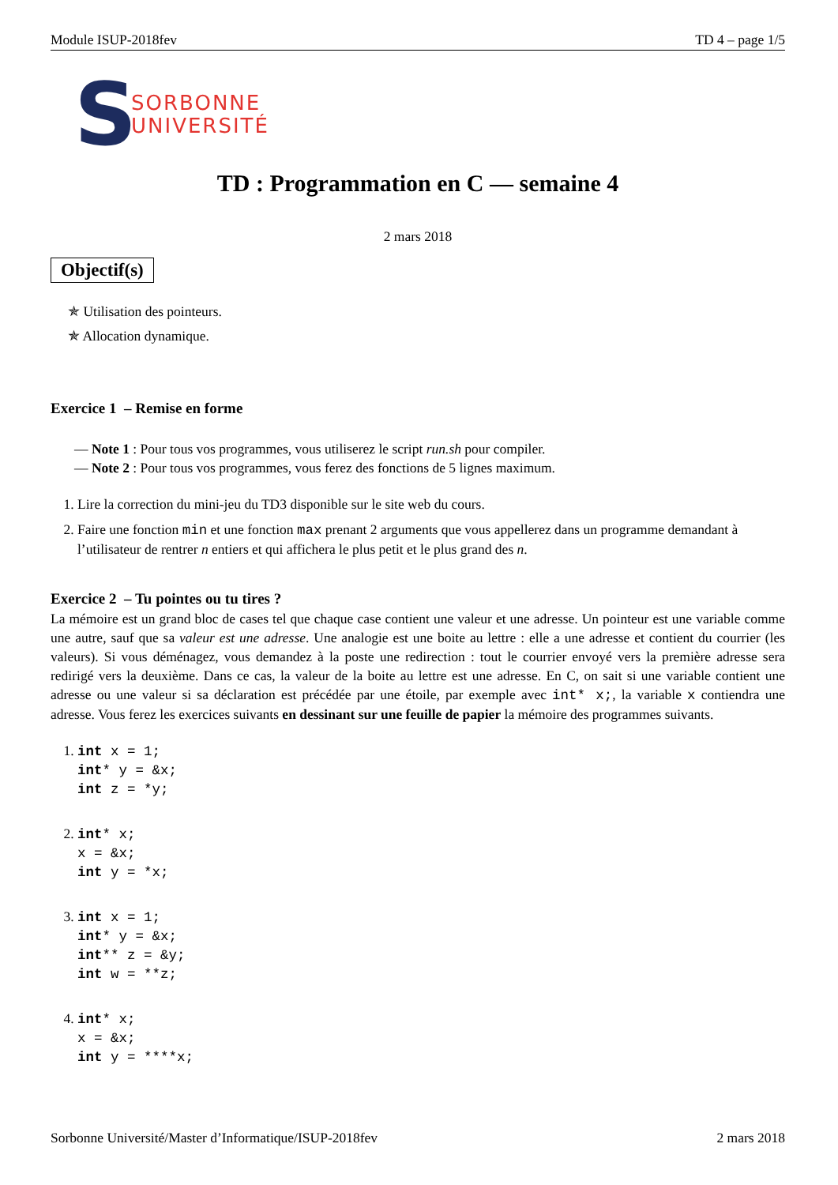Module ISUP-2018fev TD 4 – page 1/5
S
SORBONNE
UNIVERSITÉ
TD : Programmation en C — semaine 4
2 mars 2018
Objectif(s)
✯ Utilisation des pointeurs.
✯ Allocation dynamique.
Exercice 1 – Remise en forme
— Note 1 : Pour tous vos programmes, vous utiliserez le script run.sh pour compiler.
— Note 2 : Pour tous vos programmes, vous ferez des fonctions de 5 lignes maximum.
1. Lire la correction du mini-jeu du TD3 disponible sur le site web du cours.
2. Faire une fonction min et une fonction max prenant 2 arguments que vous appellerez dans un programme demandant à l’utilisateur de rentrer n entiers et qui affichera le plus petit et le plus grand des n.
Exercice 2 – Tu pointes ou tu tires ?
La mémoire est un grand bloc de cases tel que chaque case contient une valeur et une adresse. Un pointeur est une variable comme une autre, sauf que sa valeur est une adresse. Une analogie est une boite au lettre : elle a une adresse et contient du courrier (les valeurs). Si vous déménagez, vous demandez à la poste une redirection : tout le courrier envoyé vers la première adresse sera redirigé vers la deuxième. Dans ce cas, la valeur de la boite au lettre est une adresse. En C, on sait si une variable contient une adresse ou une valeur si sa déclaration est précédée par une étoile, par exemple avec int* x;, la variable x contiendra une adresse. Vous ferez les exercices suivants en dessinant sur une feuille de papier la mémoire des programmes suivants.
1. int x = 1; int* y = &x; int z = *y;
2. int* x; x = &x; int y = *x;
3. int x = 1; int* y = &x; int** z = &y; int w = **z;
4. int* x; x = &x; int y = ****x;
Sorbonne Université/Master d’Informatique/ISUP-2018fev 2 mars 2018